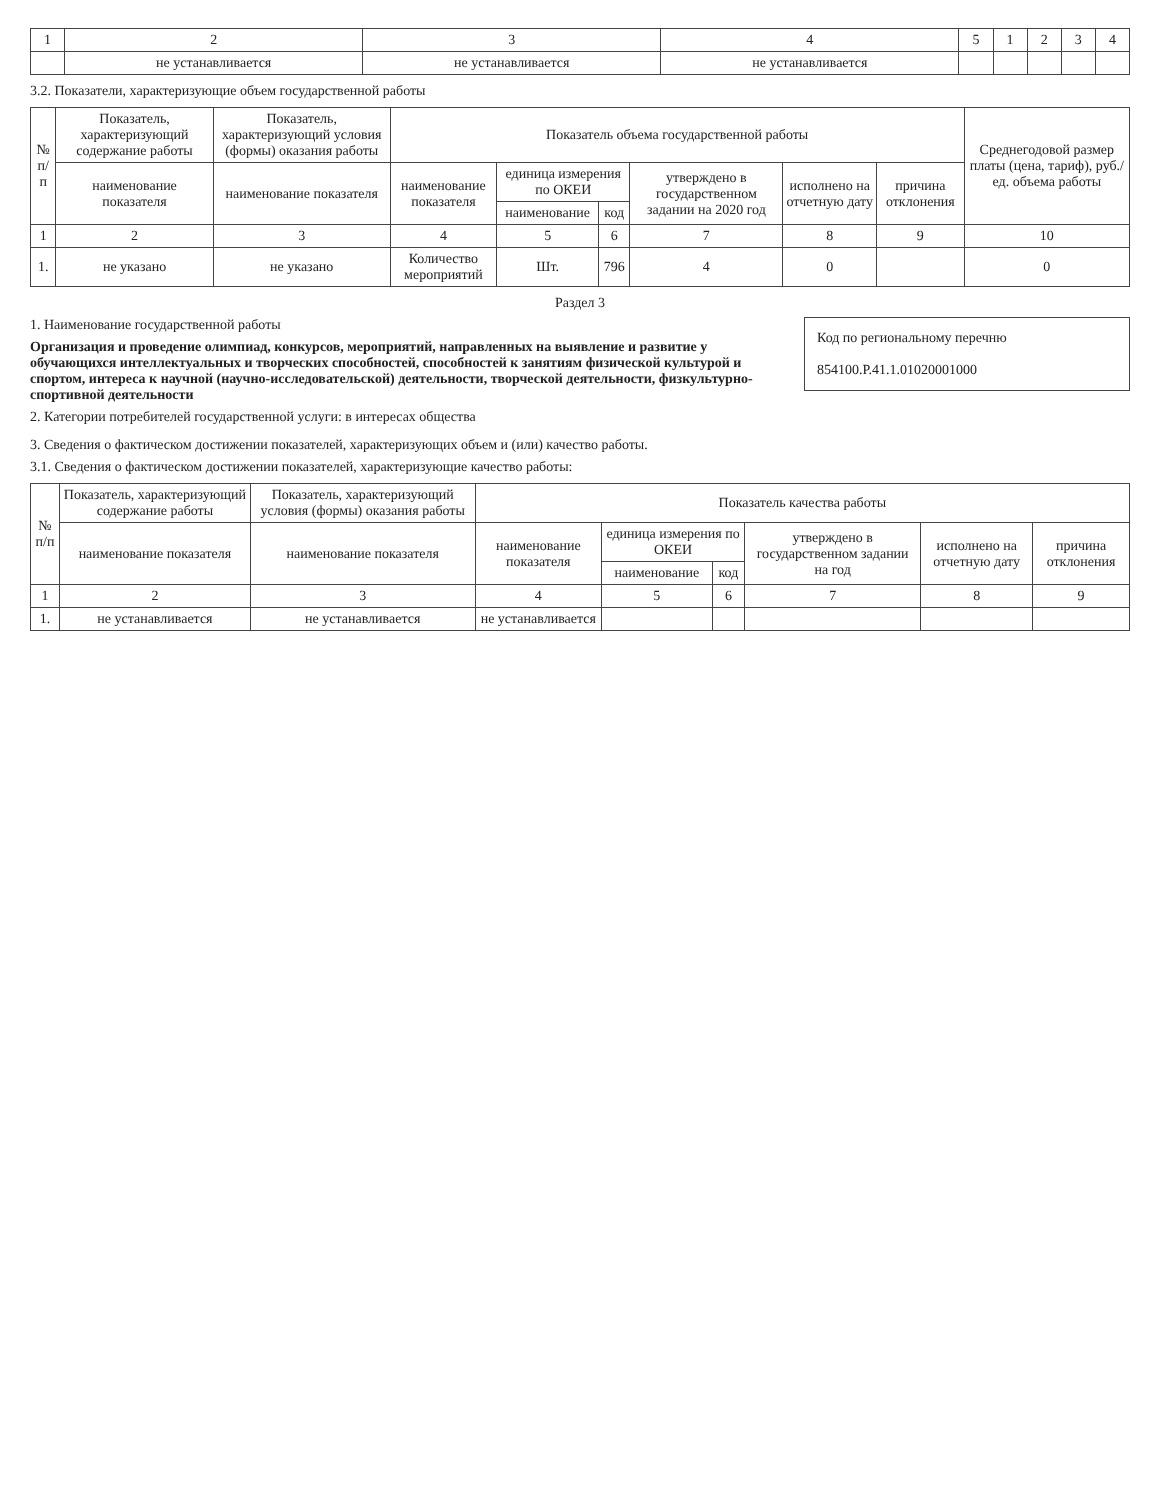| 1 | 2 | 3 | 4 | 5 | 1 | 2 | 3 | 4 |
| | не устанавливается | не устанавливается | не устанавливается | | | | | |
3.2. Показатели, характеризующие объем государственной работы
| № п/п | Показатель, характеризующий содержание работы | Показатель, характеризующий условия (формы) оказания работы | Показатель объема государственной работы | | | | | | Среднегодовой размер платы (цена, тариф), руб./ед. объема работы |
| --- | --- | --- | --- | --- | --- | --- | --- | --- | --- |
| | наименование показателя | наименование показателя | наименование показателя | единица измерения по ОКЕИ | | утверждено в государственном задании на 2020 год | исполнено на отчетную дату | причина отклонения | |
| | | | | наименование | код | | | | |
| 1 | 2 | 3 | 4 | 5 | 6 | 7 | 8 | 9 | 10 |
| 1. | не указано | не указано | Количество мероприятий | Шт. | 796 | 4 | 0 | | 0 |
Раздел 3
Код по региональному перечню
854100.Р.41.1.01020001000
1. Наименование государственной работы
Организация и проведение олимпиад, конкурсов, мероприятий, направленных на выявление и развитие у обучающихся интеллектуальных и творческих способностей, способностей к занятиям физической культурой и спортом, интереса к научной (научно-исследовательской) деятельности, творческой деятельности, физкультурно-спортивной деятельности
2. Категории потребителей государственной услуги: в интересах общества
3. Сведения о фактическом достижении показателей, характеризующих объем и (или) качество работы.
3.1. Сведения о фактическом достижении показателей, характеризующие качество работы:
| № п/п | Показатель, характеризующий содержание работы | Показатель, характеризующий условия (формы) оказания работы | Показатель качества работы | | | | | |
| --- | --- | --- | --- | --- | --- | --- | --- | --- |
| | наименование показателя | наименование показателя | наименование показателя | единица измерения по ОКЕИ | | утверждено в государственном задании на год | исполнено на отчетную дату | причина отклонения |
| | | | | наименование | код | | | |
| 1 | 2 | 3 | 4 | 5 | 6 | 7 | 8 | 9 |
| 1. | не устанавливается | не устанавливается | не устанавливается | | | | | |